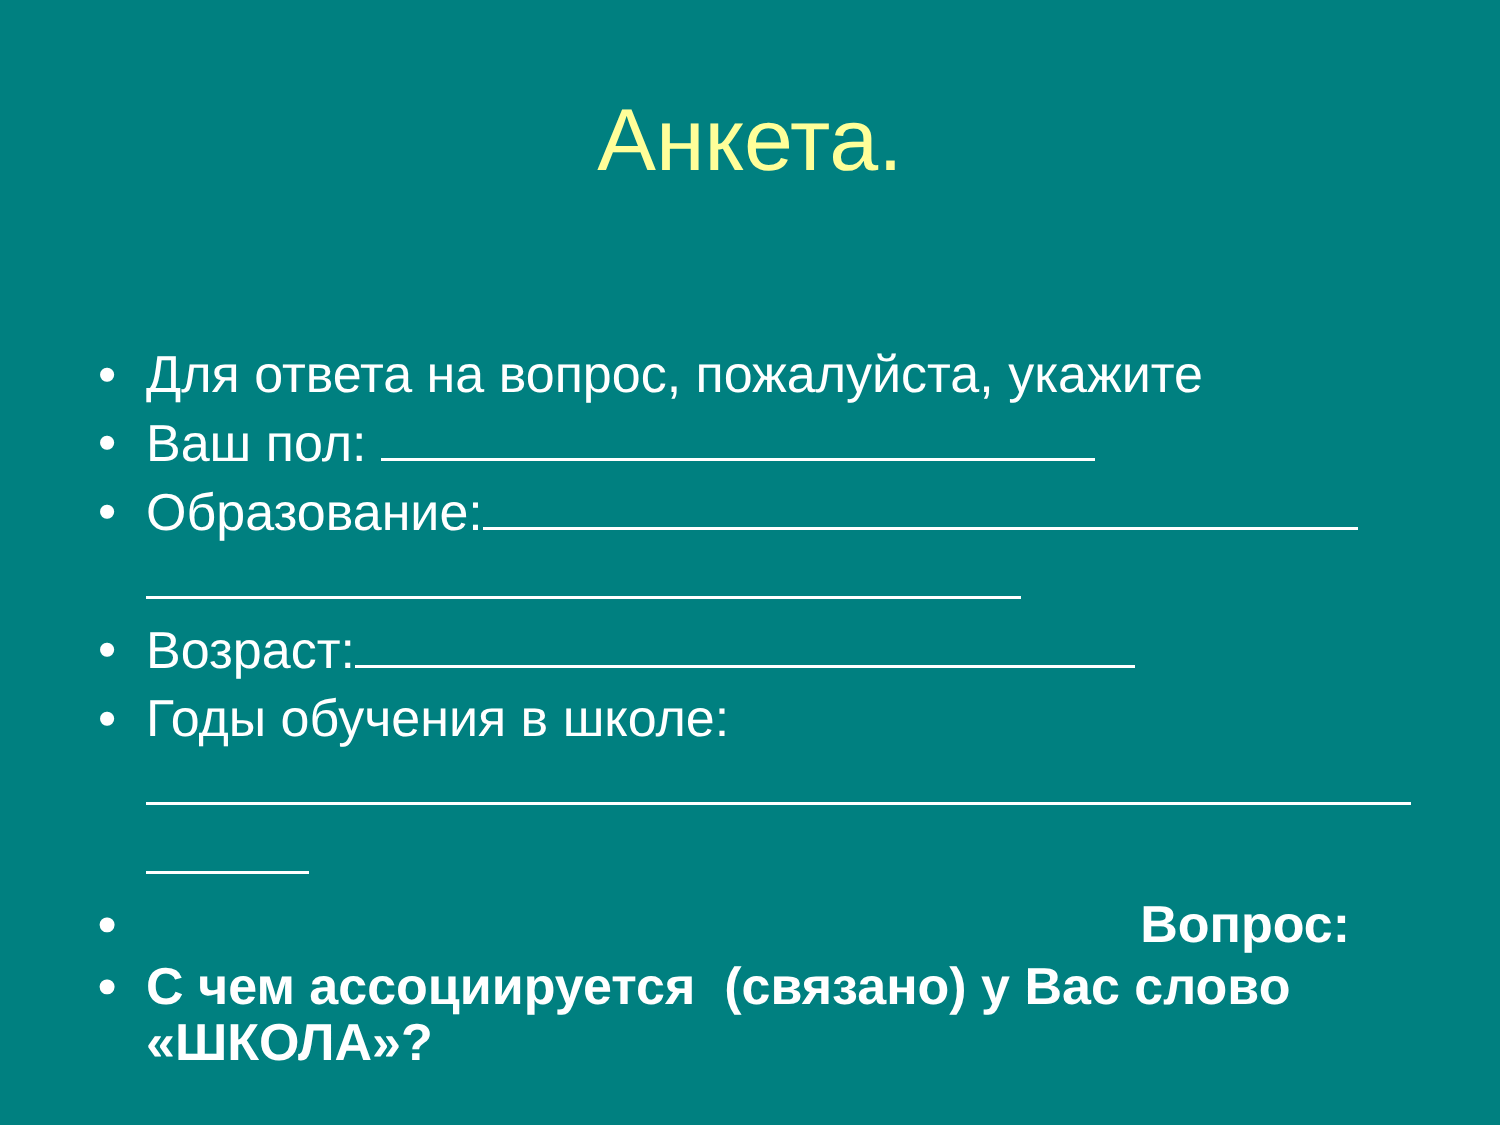Анкета.
• Для ответа на вопрос, пожалуйста, укажите
• Ваш пол:
• Образование:
• Возраст:
• Годы обучения в школе:
• Вопрос:
• С чем ассоциируется (связано) у Вас слово «ШКОЛА»?